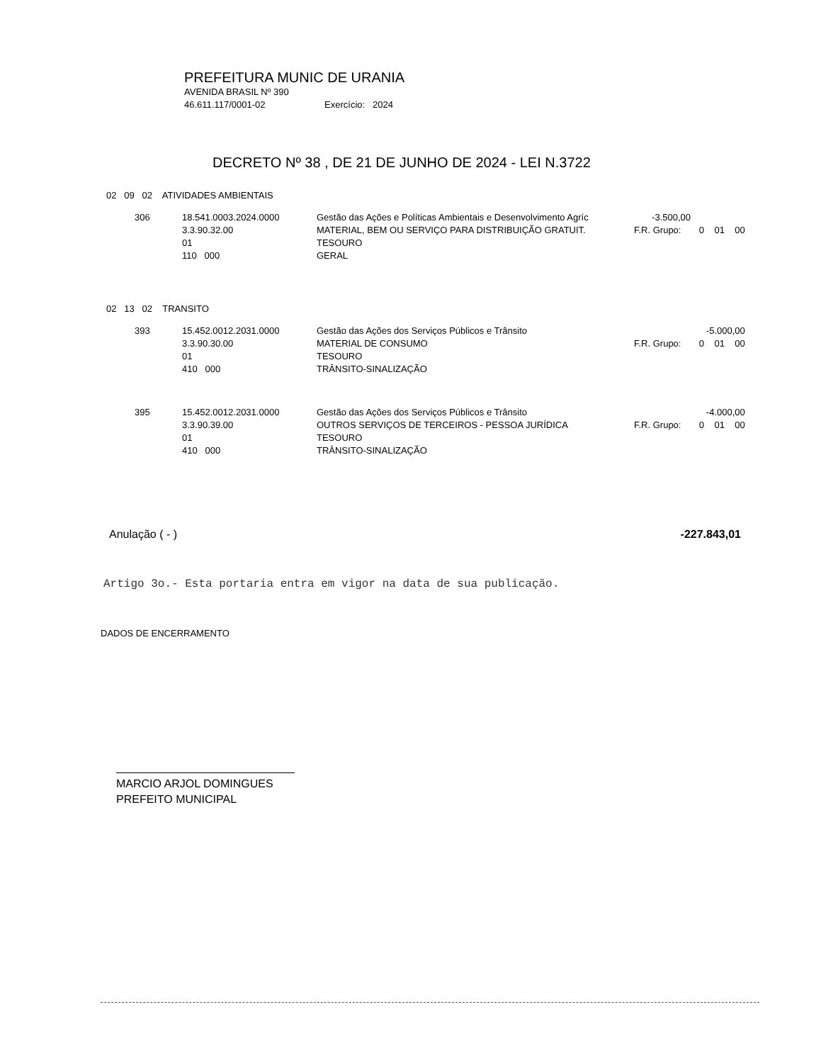PREFEITURA MUNIC DE URANIA
AVENIDA BRASIL Nº 390
46.611.117/0001-02 Exercício: 2024
DECRETO Nº 38 , DE 21 DE JUNHO DE 2024 - LEI N.3722
02 09 02 ATIVIDADES AMBIENTAIS
| 306 | 18.541.0003.2024.0000 | Gestão das Ações e Políticas Ambientais e Desenvolvimento Agríc | -3.500,00 | |
| | 3.3.90.32.00 | MATERIAL, BEM OU SERVIÇO PARA DISTRIBUIÇÃO GRATUIT. | F.R. Grupo: 0 01 00 | |
| | 01 | TESOURO | | |
| | 110 000 | GERAL | | |
02 13 02 TRANSITO
| 393 | 15.452.0012.2031.0000 | Gestão das Ações dos Serviços Públicos e Trânsito | -5.000,00 |
| | 3.3.90.30.00 | MATERIAL DE CONSUMO | F.R. Grupo: 0 01 00 |
| | 01 | TESOURO | |
| | 410 000 | TRÂNSITO-SINALIZAÇÃO | |
| 395 | 15.452.0012.2031.0000 | Gestão das Ações dos Serviços Públicos e Trânsito | -4.000,00 |
| | 3.3.90.39.00 | OUTROS SERVIÇOS DE TERCEIROS - PESSOA JURÍDICA | F.R. Grupo: 0 01 00 |
| | 01 | TESOURO | |
| | 410 000 | TRÂNSITO-SINALIZAÇÃO | |
Anulação ( - ) -227.843,01
Artigo 3o.- Esta portaria entra em vigor na data de sua publicação.
DADOS DE ENCERRAMENTO
MARCIO ARJOL DOMINGUES
PREFEITO MUNICIPAL